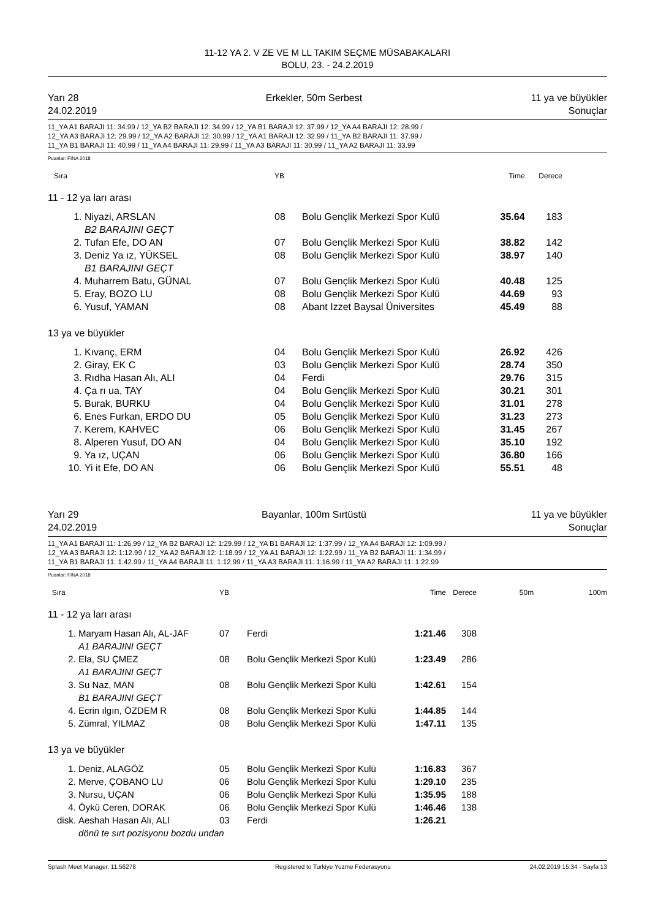11-12 YA 2. V ZE VE M LL TAKIM SEÇME MÜSABAKALARI
BOLU, 23. - 24.2.2019
Yarı 28
24.02.2019 Erkekler, 50m Serbest 11 ya ve büyükler
Sonuçlar
11_YA A1 BARAJI 11: 34.99 / 12_YA B2 BARAJI 12: 34.99 / 12_YA B1 BARAJI 12: 37.99 / 12_YA A4 BARAJI 12: 28.99 /
12_YA A3 BARAJI 12: 29.99 / 12_YA A2 BARAJI 12: 30.99 / 12_YA A1 BARAJI 12: 32.99 / 11_YA B2 BARAJI 11: 37.99 /
11_YA B1 BARAJI 11: 40.99 / 11_YA A4 BARAJI 11: 29.99 / 11_YA A3 BARAJI 11: 30.99 / 11_YA A2 BARAJI 11: 33.99
Puanlar: FINA 2018
| Sıra | | YB | | Time | Derece |
| 11 - 12 ya ları arası | | | | | |
| 1. | Niyazi, ARSLAN B2 BARAJINI GEÇT | 08 | Bolu Gençlik Merkezi Spor Kulü | 35.64 | 183 |
| 2. | Tufan Efe, DO AN | 07 | Bolu Gençlik Merkezi Spor Kulü | 38.82 | 142 |
| 3. | Deniz Ya ız, YÜKSEL B1 BARAJINI GEÇT | 08 | Bolu Gençlik Merkezi Spor Kulü | 38.97 | 140 |
| 4. | Muharrem Batu, GÜNAL | 07 | Bolu Gençlik Merkezi Spor Kulü | 40.48 | 125 |
| 5. | Eray, BOZO LU | 08 | Bolu Gençlik Merkezi Spor Kulü | 44.69 | 93 |
| 6. | Yusuf, YAMAN | 08 | Abant Izzet Baysal Üniversites | 45.49 | 88 |
| 13 ya ve büyükler | | | | | |
| 1. | Kıvanç, ERM | 04 | Bolu Gençlik Merkezi Spor Kulü | 26.92 | 426 |
| 2. | Giray, EK C | 03 | Bolu Gençlik Merkezi Spor Kulü | 28.74 | 350 |
| 3. | Rıdha Hasan Alı, ALI | 04 | Ferdi | 29.76 | 315 |
| 4. | Ça rı ua, TAY | 04 | Bolu Gençlik Merkezi Spor Kulü | 30.21 | 301 |
| 5. | Burak, BURKU | 04 | Bolu Gençlik Merkezi Spor Kulü | 31.01 | 278 |
| 6. | Enes Furkan, ERDO DU | 05 | Bolu Gençlik Merkezi Spor Kulü | 31.23 | 273 |
| 7. | Kerem, KAHVEC | 06 | Bolu Gençlik Merkezi Spor Kulü | 31.45 | 267 |
| 8. | Alperen Yusuf, DO AN | 04 | Bolu Gençlik Merkezi Spor Kulü | 35.10 | 192 |
| 9. | Ya ız, UÇAN | 06 | Bolu Gençlik Merkezi Spor Kulü | 36.80 | 166 |
| 10. | Yi it Efe, DO AN | 06 | Bolu Gençlik Merkezi Spor Kulü | 55.51 | 48 |
Yarı 29
24.02.2019 Bayanlar, 100m Sırtüstü 11 ya ve büyükler
Sonuçlar
11_YA A1 BARAJI 11: 1:26.99 / 12_YA B2 BARAJI 12: 1:29.99 / 12_YA B1 BARAJI 12: 1:37.99 / 12_YA A4 BARAJI 12: 1:09.99 /
12_YA A3 BARAJI 12: 1:12.99 / 12_YA A2 BARAJI 12: 1:18.99 / 12_YA A1 BARAJI 12: 1:22.99 / 11_YA B2 BARAJI 11: 1:34.99 /
11_YA B1 BARAJI 11: 1:42.99 / 11_YA A4 BARAJI 11: 1:12.99 / 11_YA A3 BARAJI 11: 1:16.99 / 11_YA A2 BARAJI 11: 1:22.99
Puanlar: FINA 2018
| Sıra | | YB | | Time | Derece | 50m | 100m |
| 11 - 12 ya ları arası | | | | | | | |
| 1. | Maryam Hasan Alı, AL-JAF A1 BARAJINI GEÇT | 07 | Ferdi | 1:21.46 | 308 | | |
| 2. | Ela, SU ÇMEZ A1 BARAJINI GEÇT | 08 | Bolu Gençlik Merkezi Spor Kulü | 1:23.49 | 286 | | |
| 3. | Su Naz, MAN B1 BARAJINI GEÇT | 08 | Bolu Gençlik Merkezi Spor Kulü | 1:42.61 | 154 | | |
| 4. | Ecrin ılgın, ÖZDEM R | 08 | Bolu Gençlik Merkezi Spor Kulü | 1:44.85 | 144 | | |
| 5. | Zümral, YILMAZ | 08 | Bolu Gençlik Merkezi Spor Kulü | 1:47.11 | 135 | | |
| 13 ya ve büyükler | | | | | | | |
| 1. | Deniz, ALAGÖZ | 05 | Bolu Gençlik Merkezi Spor Kulü | 1:16.83 | 367 | | |
| 2. | Merve, ÇOBANO LU | 06 | Bolu Gençlik Merkezi Spor Kulü | 1:29.10 | 235 | | |
| 3. | Nursu, UÇAN | 06 | Bolu Gençlik Merkezi Spor Kulü | 1:35.95 | 188 | | |
| 4. | Öykü Ceren, DORAK | 06 | Bolu Gençlik Merkezi Spor Kulü | 1:46.46 | 138 | | |
| disk. | Aeshah Hasan Alı, ALI | 03 | Ferdi | 1:26.21 | | | |
| | dönü te sırt pozisyonu bozdu undan | | | | | | |
Splash Meet Manager, 11.56278 Registered to Turkiye Yuzme Federasyonu 24.02.2019 15:34 - Sayfa 13